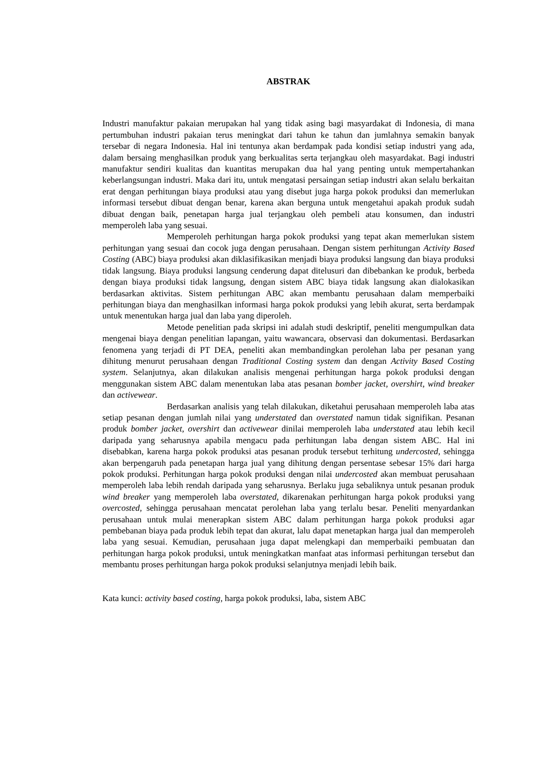ABSTRAK
Industri manufaktur pakaian merupakan hal yang tidak asing bagi masyardakat di Indonesia, di mana pertumbuhan industri pakaian terus meningkat dari tahun ke tahun dan jumlahnya semakin banyak tersebar di negara Indonesia. Hal ini tentunya akan berdampak pada kondisi setiap industri yang ada, dalam bersaing menghasilkan produk yang berkualitas serta terjangkau oleh masyardakat. Bagi industri manufaktur sendiri kualitas dan kuantitas merupakan dua hal yang penting untuk mempertahankan keberlangsungan industri. Maka dari itu, untuk mengatasi persaingan setiap industri akan selalu berkaitan erat dengan perhitungan biaya produksi atau yang disebut juga harga pokok produksi dan memerlukan informasi tersebut dibuat dengan benar, karena akan berguna untuk mengetahui apakah produk sudah dibuat dengan baik, penetapan harga jual terjangkau oleh pembeli atau konsumen, dan industri memperoleh laba yang sesuai.
Memperoleh perhitungan harga pokok produksi yang tepat akan memerlukan sistem perhitungan yang sesuai dan cocok juga dengan perusahaan. Dengan sistem perhitungan Activity Based Costing (ABC) biaya produksi akan diklasifikasikan menjadi biaya produksi langsung dan biaya produksi tidak langsung. Biaya produksi langsung cenderung dapat ditelusuri dan dibebankan ke produk, berbeda dengan biaya produksi tidak langsung, dengan sistem ABC biaya tidak langsung akan dialokasikan berdasarkan aktivitas. Sistem perhitungan ABC akan membantu perusahaan dalam memperbaiki perhitungan biaya dan menghasilkan informasi harga pokok produksi yang lebih akurat, serta berdampak untuk menentukan harga jual dan laba yang diperoleh.
Metode penelitian pada skripsi ini adalah studi deskriptif, peneliti mengumpulkan data mengenai biaya dengan penelitian lapangan, yaitu wawancara, observasi dan dokumentasi. Berdasarkan fenomena yang terjadi di PT DEA, peneliti akan membandingkan perolehan laba per pesanan yang dihitung menurut perusahaan dengan Traditional Costing system dan dengan Activity Based Costing system. Selanjutnya, akan dilakukan analisis mengenai perhitungan harga pokok produksi dengan menggunakan sistem ABC dalam menentukan laba atas pesanan bomber jacket, overshirt, wind breaker dan activewear.
Berdasarkan analisis yang telah dilakukan, diketahui perusahaan memperoleh laba atas setiap pesanan dengan jumlah nilai yang understated dan overstated namun tidak signifikan. Pesanan produk bomber jacket, overshirt dan activewear dinilai memperoleh laba understated atau lebih kecil daripada yang seharusnya apabila mengacu pada perhitungan laba dengan sistem ABC. Hal ini disebabkan, karena harga pokok produksi atas pesanan produk tersebut terhitung undercosted, sehingga akan berpengaruh pada penetapan harga jual yang dihitung dengan persentase sebesar 15% dari harga pokok produksi. Perhitungan harga pokok produksi dengan nilai undercosted akan membuat perusahaan memperoleh laba lebih rendah daripada yang seharusnya. Berlaku juga sebaliknya untuk pesanan produk wind breaker yang memperoleh laba overstated, dikarenakan perhitungan harga pokok produksi yang overcosted, sehingga perusahaan mencatat perolehan laba yang terlalu besar. Peneliti menyardankan perusahaan untuk mulai menerapkan sistem ABC dalam perhitungan harga pokok produksi agar pembebanan biaya pada produk lebih tepat dan akurat, lalu dapat menetapkan harga jual dan memperoleh laba yang sesuai. Kemudian, perusahaan juga dapat melengkapi dan memperbaiki pembuatan dan perhitungan harga pokok produksi, untuk meningkatkan manfaat atas informasi perhitungan tersebut dan membantu proses perhitungan harga pokok produksi selanjutnya menjadi lebih baik.
Kata kunci: activity based costing, harga pokok produksi, laba, sistem ABC